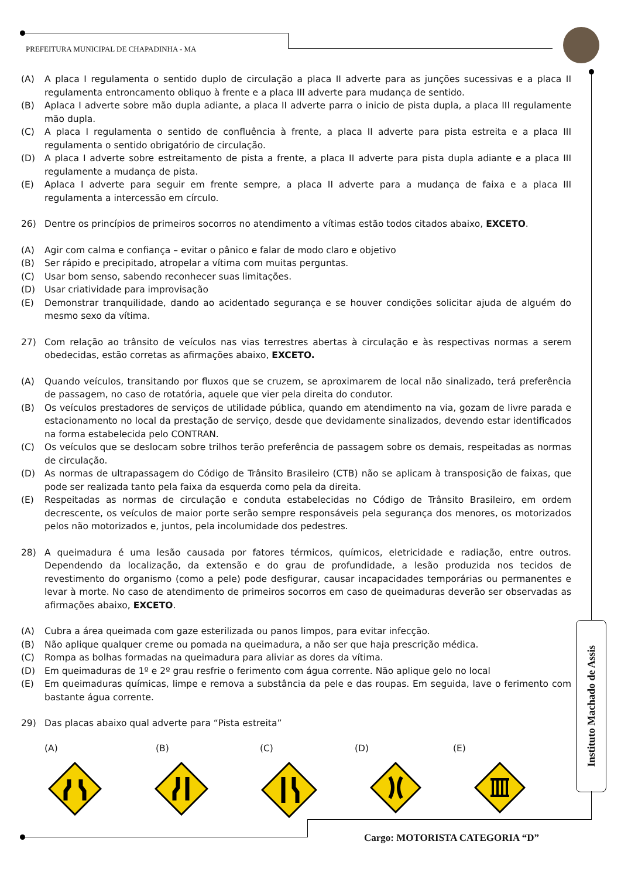PREFEITURA MUNICIPAL DE CHAPADINHA - MA
(A) A placa I regulamenta o sentido duplo de circulação a placa II adverte para as junções sucessivas e a placa II regulamenta entroncamento obliquo à frente e a placa III adverte para mudança de sentido.
(B) Aplaca I adverte sobre mão dupla adiante, a placa II adverte parra o inicio de pista dupla, a placa III regulamente mão dupla.
(C) A placa I regulamenta o sentido de confluência à frente, a placa II adverte para pista estreita e a placa III regulamenta o sentido obrigatório de circulação.
(D) A placa I adverte sobre estreitamento de pista a frente, a placa II adverte para pista dupla adiante e a placa III regulamente a mudança de pista.
(E) Aplaca I adverte para seguir em frente sempre, a placa II adverte para a mudança de faixa e a placa III regulamenta a intercessão em círculo.
26) Dentre os princípios de primeiros socorros no atendimento a vítimas estão todos citados abaixo, EXCETO.
(A) Agir com calma e confiança – evitar o pânico e falar de modo claro e objetivo
(B) Ser rápido e precipitado, atropelar a vítima com muitas perguntas.
(C) Usar bom senso, sabendo reconhecer suas limitações.
(D) Usar criatividade para improvisação
(E) Demonstrar tranquilidade, dando ao acidentado segurança e se houver condições solicitar ajuda de alguém do mesmo sexo da vítima.
27) Com relação ao trânsito de veículos nas vias terrestres abertas à circulação e às respectivas normas a serem obedecidas, estão corretas as afirmações abaixo, EXCETO.
(A) Quando veículos, transitando por fluxos que se cruzem, se aproximarem de local não sinalizado, terá preferência de passagem, no caso de rotatória, aquele que vier pela direita do condutor.
(B) Os veículos prestadores de serviços de utilidade pública, quando em atendimento na via, gozam de livre parada e estacionamento no local da prestação de serviço, desde que devidamente sinalizados, devendo estar identificados na forma estabelecida pelo CONTRAN.
(C) Os veículos que se deslocam sobre trilhos terão preferência de passagem sobre os demais, respeitadas as normas de circulação.
(D) As normas de ultrapassagem do Código de Trânsito Brasileiro (CTB) não se aplicam à transposição de faixas, que pode ser realizada tanto pela faixa da esquerda como pela da direita.
(E) Respeitadas as normas de circulação e conduta estabelecidas no Código de Trânsito Brasileiro, em ordem decrescente, os veículos de maior porte serão sempre responsáveis pela segurança dos menores, os motorizados pelos não motorizados e, juntos, pela incolumidade dos pedestres.
28) A queimadura é uma lesão causada por fatores térmicos, químicos, eletricidade e radiação, entre outros. Dependendo da localização, da extensão e do grau de profundidade, a lesão produzida nos tecidos de revestimento do organismo (como a pele) pode desfigurar, causar incapacidades temporárias ou permanentes e levar à morte. No caso de atendimento de primeiros socorros em caso de queimaduras deverão ser observadas as afirmações abaixo, EXCETO.
(A) Cubra a área queimada com gaze esterilizada ou panos limpos, para evitar infecção.
(B) Não aplique qualquer creme ou pomada na queimadura, a não ser que haja prescrição médica.
(C) Rompa as bolhas formadas na queimadura para aliviar as dores da vítima.
(D) Em queimaduras de 1º e 2º grau resfrie o ferimento com água corrente. Não aplique gelo no local
(E) Em queimaduras químicas, limpe e remova a substância da pele e das roupas. Em seguida, lave o ferimento com bastante água corrente.
29) Das placas abaixo qual adverte para “Pista estreita”
(A) (B) (C) (D) (E)
Instituto Machado de Assis
Cargo: MOTORISTA CATEGORIA “D”